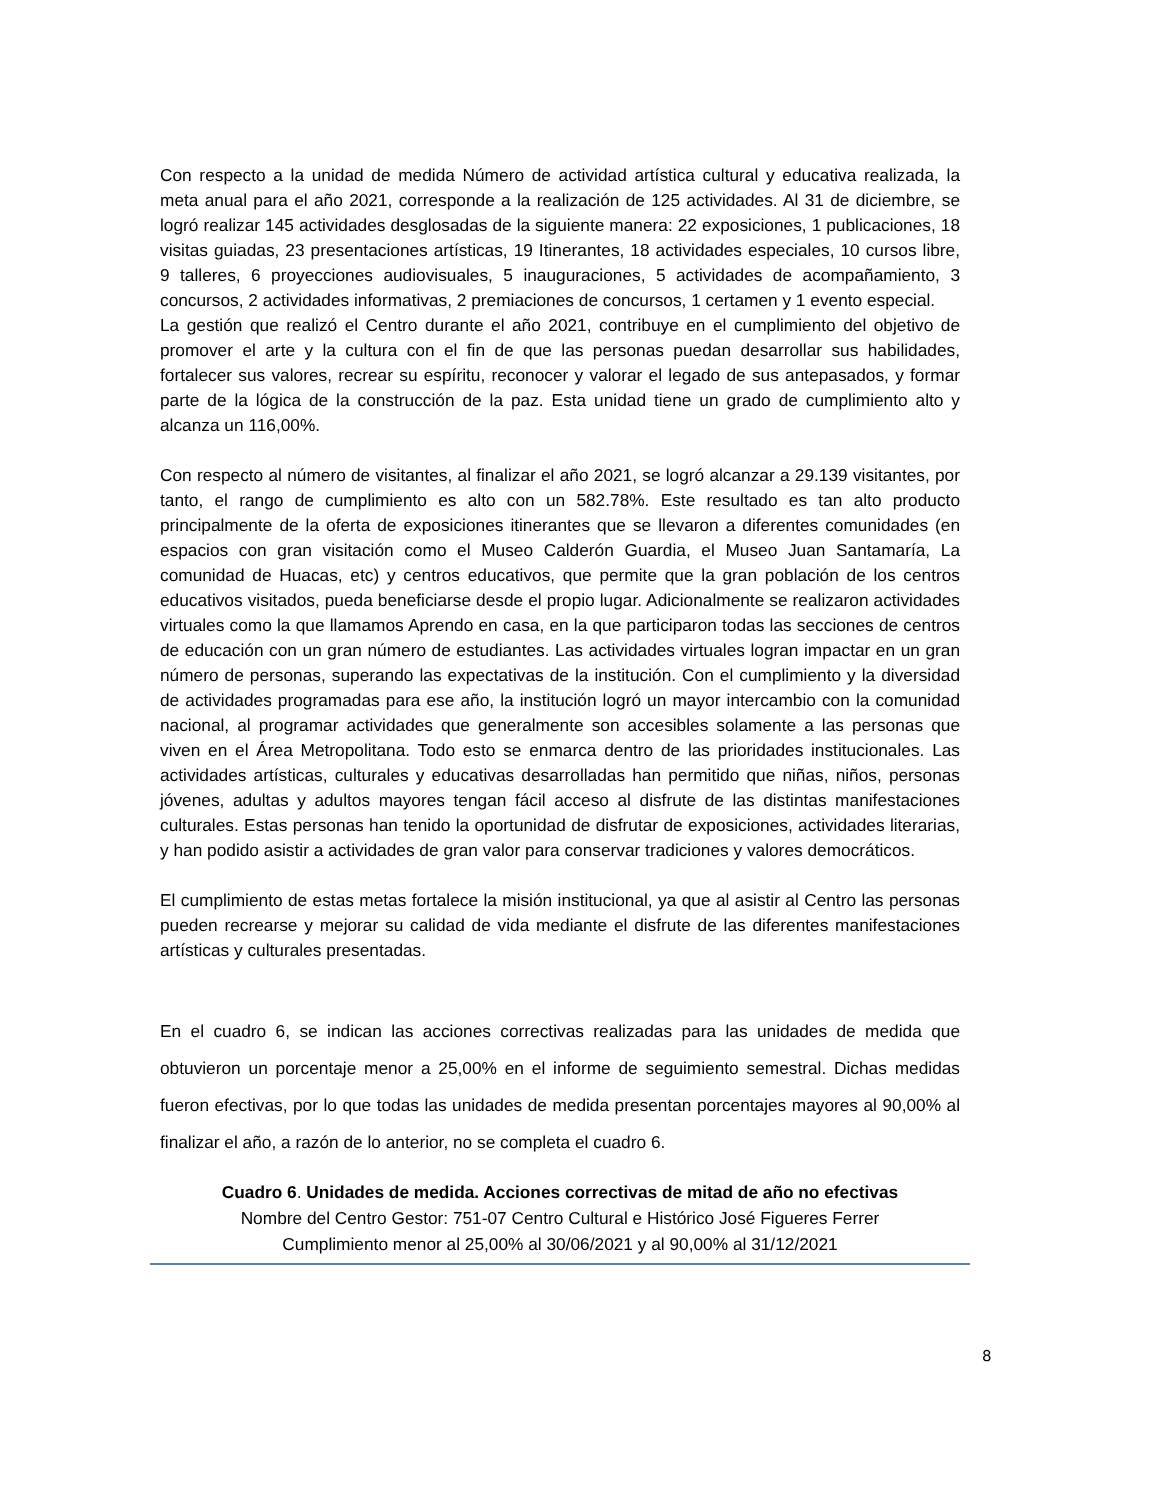Con respecto a la unidad de medida Número de actividad artística cultural y educativa realizada, la meta anual para el año 2021, corresponde a la realización de 125 actividades. Al 31 de diciembre, se logró realizar 145 actividades desglosadas de la siguiente manera: 22 exposiciones, 1 publicaciones, 18 visitas guiadas, 23 presentaciones artísticas, 19 Itinerantes, 18 actividades especiales, 10 cursos libre, 9 talleres, 6 proyecciones audiovisuales, 5 inauguraciones, 5 actividades de acompañamiento, 3 concursos, 2 actividades informativas, 2 premiaciones de concursos, 1 certamen y 1 evento especial.
La gestión que realizó el Centro durante el año 2021, contribuye en el cumplimiento del objetivo de promover el arte y la cultura con el fin de que las personas puedan desarrollar sus habilidades, fortalecer sus valores, recrear su espíritu, reconocer y valorar el legado de sus antepasados, y formar parte de la lógica de la construcción de la paz. Esta unidad tiene un grado de cumplimiento alto y alcanza un 116,00%.
Con respecto al número de visitantes, al finalizar el año 2021, se logró alcanzar a 29.139 visitantes, por tanto, el rango de cumplimiento es alto con un 582.78%. Este resultado es tan alto producto principalmente de la oferta de exposiciones itinerantes que se llevaron a diferentes comunidades (en espacios con gran visitación como el Museo Calderón Guardia, el Museo Juan Santamaría, La comunidad de Huacas, etc) y centros educativos, que permite que la gran población de los centros educativos visitados, pueda beneficiarse desde el propio lugar. Adicionalmente se realizaron actividades virtuales como la que llamamos Aprendo en casa, en la que participaron todas las secciones de centros de educación con un gran número de estudiantes. Las actividades virtuales logran impactar en un gran número de personas, superando las expectativas de la institución. Con el cumplimiento y la diversidad de actividades programadas para ese año, la institución logró un mayor intercambio con la comunidad nacional, al programar actividades que generalmente son accesibles solamente a las personas que viven en el Área Metropolitana. Todo esto se enmarca dentro de las prioridades institucionales. Las actividades artísticas, culturales y educativas desarrolladas han permitido que niñas, niños, personas jóvenes, adultas y adultos mayores tengan fácil acceso al disfrute de las distintas manifestaciones culturales. Estas personas han tenido la oportunidad de disfrutar de exposiciones, actividades literarias, y han podido asistir a actividades de gran valor para conservar tradiciones y valores democráticos.
El cumplimiento de estas metas fortalece la misión institucional, ya que al asistir al Centro las personas pueden recrearse y mejorar su calidad de vida mediante el disfrute de las diferentes manifestaciones artísticas y culturales presentadas.
En el cuadro 6, se indican las acciones correctivas realizadas para las unidades de medida que obtuvieron un porcentaje menor a 25,00% en el informe de seguimiento semestral. Dichas medidas fueron efectivas, por lo que todas las unidades de medida presentan porcentajes mayores al 90,00% al finalizar el año, a razón de lo anterior, no se completa el cuadro 6.
Cuadro 6. Unidades de medida. Acciones correctivas de mitad de año no efectivas
Nombre del Centro Gestor: 751-07 Centro Cultural e Histórico José Figueres Ferrer
Cumplimiento menor al 25,00% al 30/06/2021 y al 90,00% al 31/12/2021
8